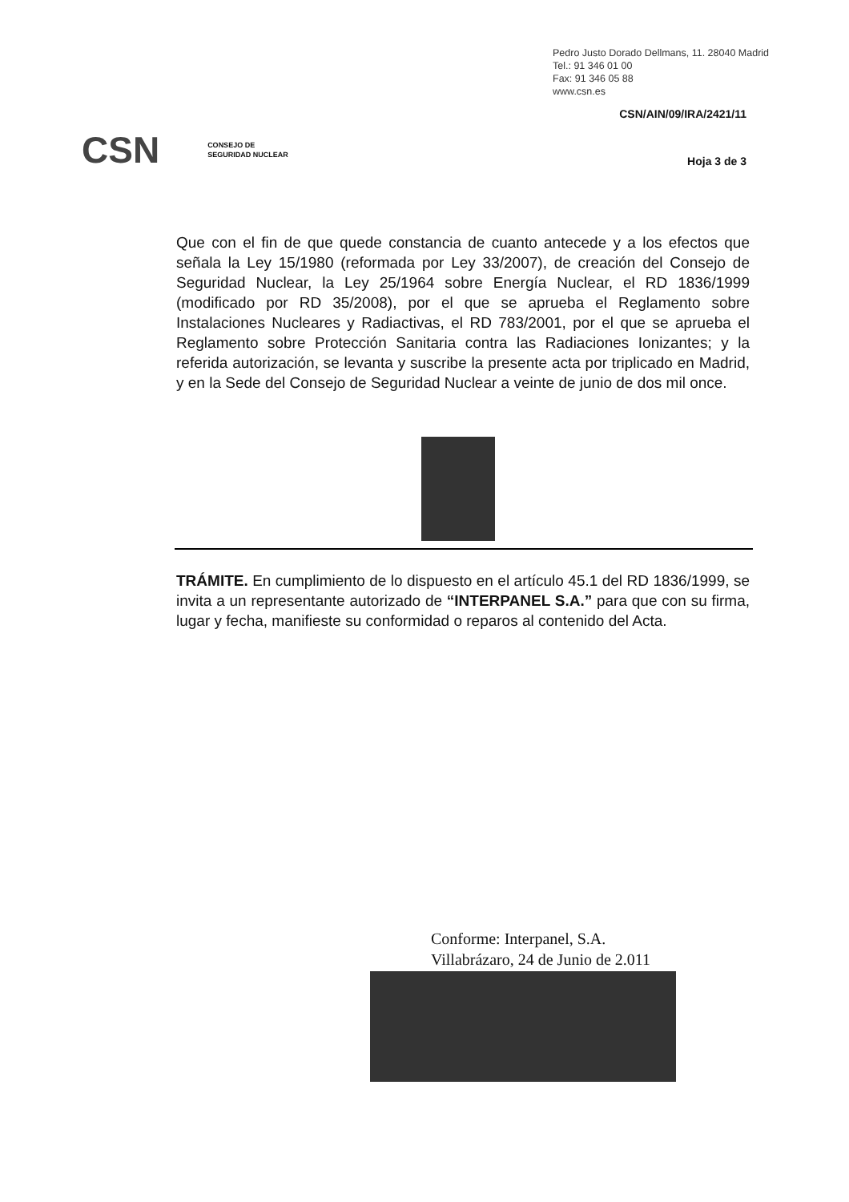Pedro Justo Dorado Dellmans, 11. 28040 Madrid
Tel.: 91 346 01 00
Fax: 91 346 05 88
www.csn.es
CSN/AIN/09/IRA/2421/11
CSN CONSEJO DE
SEGURIDAD NUCLEAR
Hoja 3 de 3
Que con el fin de que quede constancia de cuanto antecede y a los efectos que señala la Ley 15/1980 (reformada por Ley 33/2007), de creación del Consejo de Seguridad Nuclear, la Ley 25/1964 sobre Energía Nuclear, el RD 1836/1999 (modificado por RD 35/2008), por el que se aprueba el Reglamento sobre Instalaciones Nucleares y Radiactivas, el RD 783/2001, por el que se aprueba el Reglamento sobre Protección Sanitaria contra las Radiaciones Ionizantes; y la referida autorización, se levanta y suscribe la presente acta por triplicado en Madrid, y en la Sede del Consejo de Seguridad Nuclear a veinte de junio de dos mil once.
TRÁMITE. En cumplimiento de lo dispuesto en el artículo 45.1 del RD 1836/1999, se invita a un representante autorizado de “INTERPANEL S.A.” para que con su firma, lugar y fecha, manifieste su conformidad o reparos al contenido del Acta.
Conforme: Interpanel, S.A.
Villabrázaro, 24 de Junio de 2.011